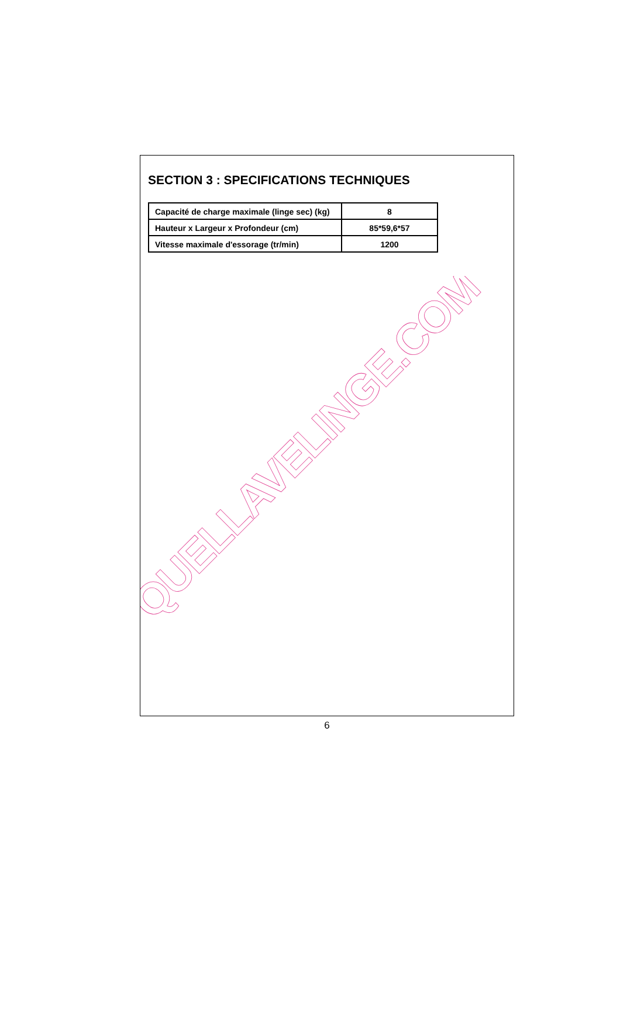SECTION 3 : SPECIFICATIONS TECHNIQUES
| Capacité de charge maximale (linge sec) (kg) | 8 |
| Hauteur x Largeur x Profondeur (cm) | 85*59,6*57 |
| Vitesse maximale d'essorage (tr/min) | 1200 |
QUELLAVELINGE.COM
6